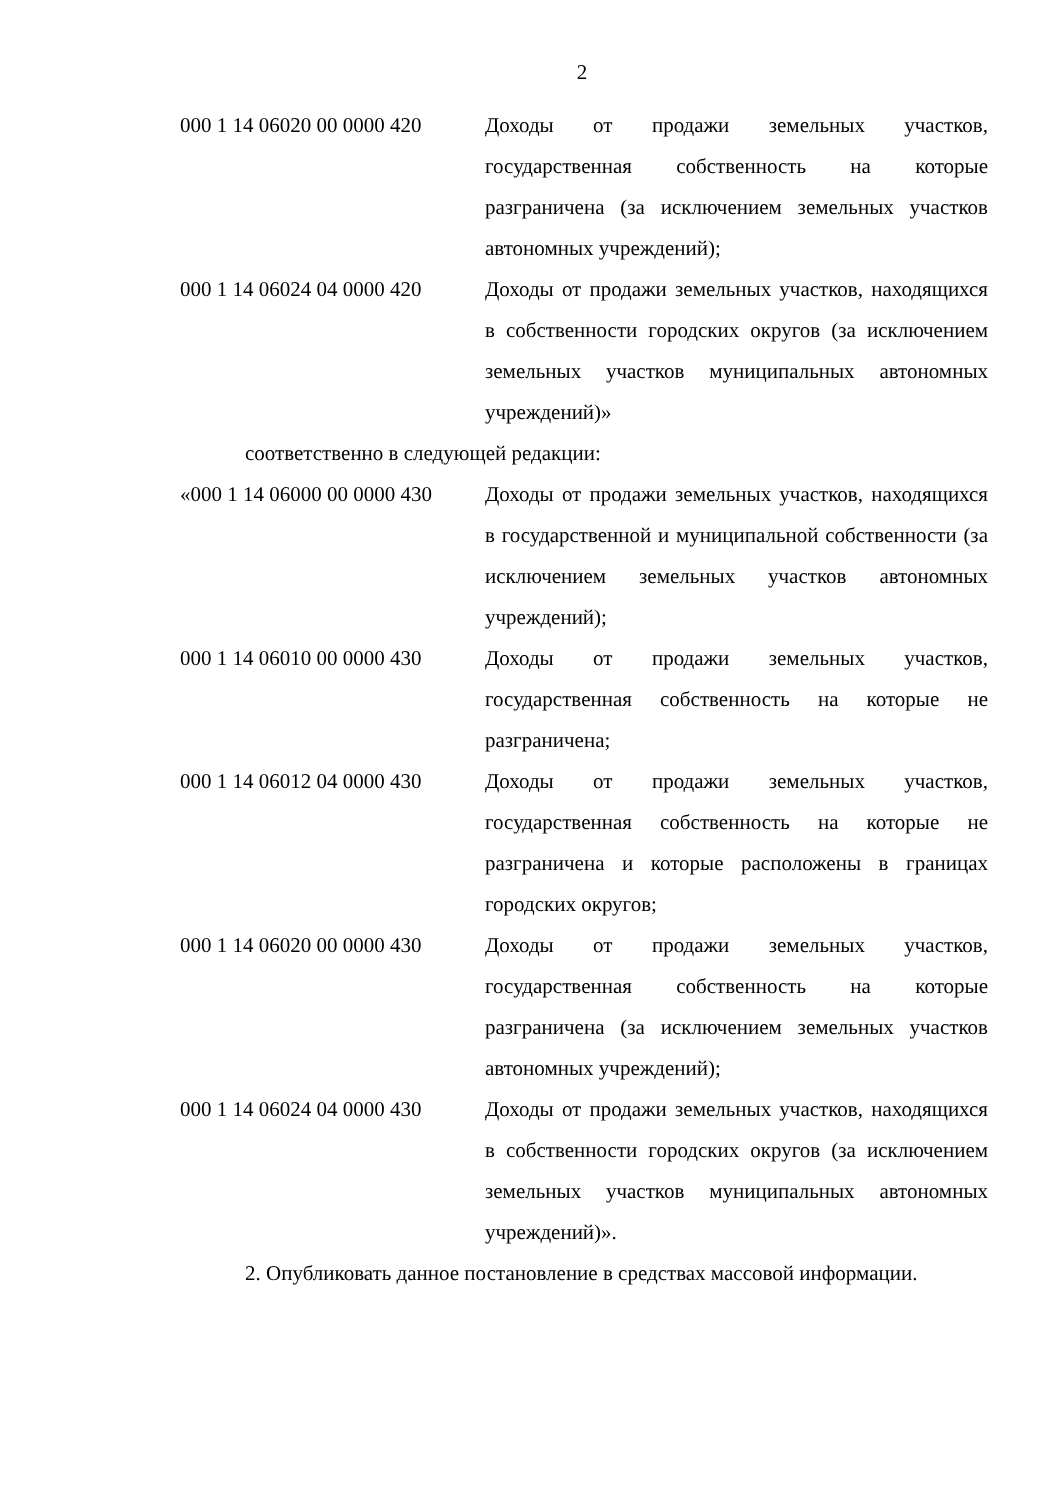2
| 000 1 14 06020 00 0000 420 | Доходы от продажи земельных участков, государственная собственность на которые разграничена (за исключением земельных участков автономных учреждений); |
| 000 1 14 06024 04 0000 420 | Доходы от продажи земельных участков, находящихся в собственности городских округов (за исключением земельных участков муниципальных автономных учреждений)» |
соответственно в следующей редакции:
| «000 1 14 06000 00 0000 430 | Доходы от продажи земельных участков, находящихся в государственной и муниципальной собственности (за исключением земельных участков автономных учреждений); |
| 000 1 14 06010 00 0000 430 | Доходы от продажи земельных участков, государственная собственность на которые не разграничена; |
| 000 1 14 06012 04 0000 430 | Доходы от продажи земельных участков, государственная собственность на которые не разграничена и которые расположены в границах городских округов; |
| 000 1 14 06020 00 0000 430 | Доходы от продажи земельных участков, государственная собственность на которые разграничена (за исключением земельных участков автономных учреждений); |
| 000 1 14 06024 04 0000 430 | Доходы от продажи земельных участков, находящихся в собственности городских округов (за исключением земельных участков муниципальных автономных учреждений)». |
2. Опубликовать данное постановление в средствах массовой информации.